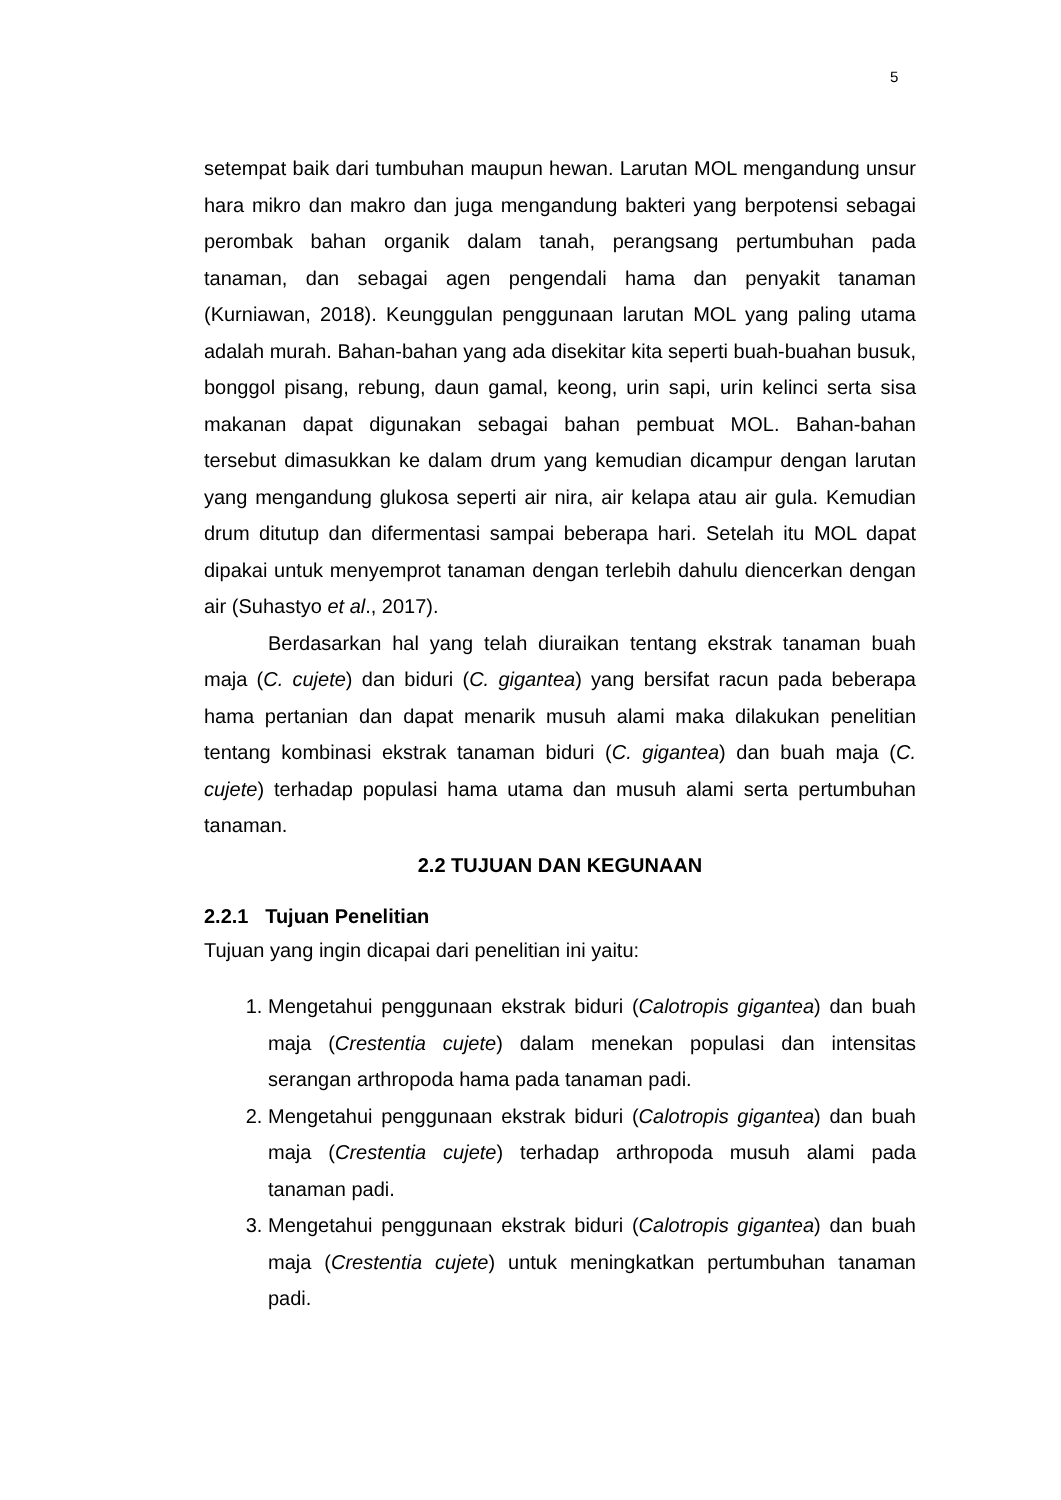5
setempat baik dari tumbuhan maupun hewan. Larutan MOL mengandung unsur hara mikro dan makro dan juga mengandung bakteri yang berpotensi sebagai perombak bahan organik dalam tanah, perangsang pertumbuhan pada tanaman, dan sebagai agen pengendali hama dan penyakit tanaman (Kurniawan, 2018). Keunggulan penggunaan larutan MOL yang paling utama adalah murah. Bahan-bahan yang ada disekitar kita seperti buah-buahan busuk, bonggol pisang, rebung, daun gamal, keong, urin sapi, urin kelinci serta sisa makanan dapat digunakan sebagai bahan pembuat MOL. Bahan-bahan tersebut dimasukkan ke dalam drum yang kemudian dicampur dengan larutan yang mengandung glukosa seperti air nira, air kelapa atau air gula. Kemudian drum ditutup dan difermentasi sampai beberapa hari. Setelah itu MOL dapat dipakai untuk menyemprot tanaman dengan terlebih dahulu diencerkan dengan air (Suhastyo et al., 2017).
Berdasarkan hal yang telah diuraikan tentang ekstrak tanaman buah maja (C. cujete) dan biduri (C. gigantea) yang bersifat racun pada beberapa hama pertanian dan dapat menarik musuh alami maka dilakukan penelitian tentang kombinasi ekstrak tanaman biduri (C. gigantea) dan buah maja (C. cujete) terhadap populasi hama utama dan musuh alami serta pertumbuhan tanaman.
2.2 TUJUAN DAN KEGUNAAN
2.2.1 Tujuan Penelitian
Tujuan yang ingin dicapai dari penelitian ini yaitu:
1. Mengetahui penggunaan ekstrak biduri (Calotropis gigantea) dan buah maja (Crestentia cujete) dalam menekan populasi dan intensitas serangan arthropoda hama pada tanaman padi.
2. Mengetahui penggunaan ekstrak biduri (Calotropis gigantea) dan buah maja (Crestentia cujete) terhadap arthropoda musuh alami pada tanaman padi.
3. Mengetahui penggunaan ekstrak biduri (Calotropis gigantea) dan buah maja (Crestentia cujete) untuk meningkatkan pertumbuhan tanaman padi.